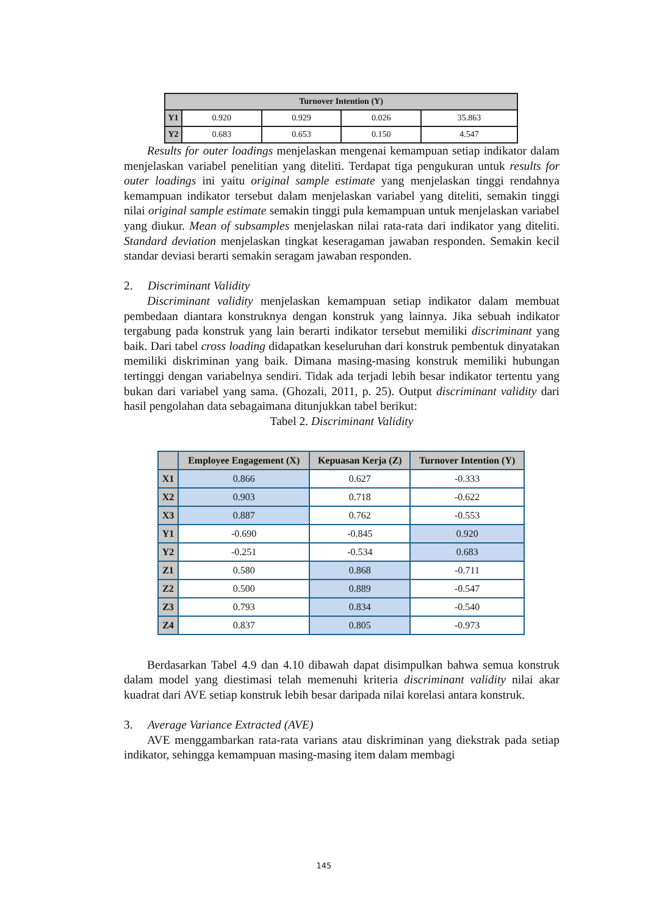| Turnover Intention (Y) | | | | |
| --- | --- | --- | --- | --- |
| Y1 | 0.920 | 0.929 | 0.026 | 35.863 |
| Y2 | 0.683 | 0.653 | 0.150 | 4.547 |
Results for outer loadings menjelaskan mengenai kemampuan setiap indikator dalam menjelaskan variabel penelitian yang diteliti. Terdapat tiga pengukuran untuk results for outer loadings ini yaitu original sample estimate yang menjelaskan tinggi rendahnya kemampuan indikator tersebut dalam menjelaskan variabel yang diteliti, semakin tinggi nilai original sample estimate semakin tinggi pula kemampuan untuk menjelaskan variabel yang diukur. Mean of subsamples menjelaskan nilai rata-rata dari indikator yang diteliti. Standard deviation menjelaskan tingkat keseragaman jawaban responden. Semakin kecil standar deviasi berarti semakin seragam jawaban responden.
2. Discriminant Validity
Discriminant validity menjelaskan kemampuan setiap indikator dalam membuat pembedaan diantara konstruknya dengan konstruk yang lainnya. Jika sebuah indikator tergabung pada konstruk yang lain berarti indikator tersebut memiliki discriminant yang baik. Dari tabel cross loading didapatkan keseluruhan dari konstruk pembentuk dinyatakan memiliki diskriminan yang baik. Dimana masing-masing konstruk memiliki hubungan tertinggi dengan variabelnya sendiri. Tidak ada terjadi lebih besar indikator tertentu yang bukan dari variabel yang sama. (Ghozali, 2011, p. 25). Output discriminant validity dari hasil pengolahan data sebagaimana ditunjukkan tabel berikut:
Tabel 2. Discriminant Validity
| | Employee Engagement (X) | Kepuasan Kerja (Z) | Turnover Intention (Y) |
| --- | --- | --- | --- |
| X1 | 0.866 | 0.627 | -0.333 |
| X2 | 0.903 | 0.718 | -0.622 |
| X3 | 0.887 | 0.762 | -0.553 |
| Y1 | -0.690 | -0.845 | 0.920 |
| Y2 | -0.251 | -0.534 | 0.683 |
| Z1 | 0.580 | 0.868 | -0.711 |
| Z2 | 0.500 | 0.889 | -0.547 |
| Z3 | 0.793 | 0.834 | -0.540 |
| Z4 | 0.837 | 0.805 | -0.973 |
Berdasarkan Tabel 4.9 dan 4.10 dibawah dapat disimpulkan bahwa semua konstruk dalam model yang diestimasi telah memenuhi kriteria discriminant validity nilai akar kuadrat dari AVE setiap konstruk lebih besar daripada nilai korelasi antara konstruk.
3. Average Variance Extracted (AVE)
AVE menggambarkan rata-rata varians atau diskriminan yang diekstrak pada setiap indikator, sehingga kemampuan masing-masing item dalam membagi
145